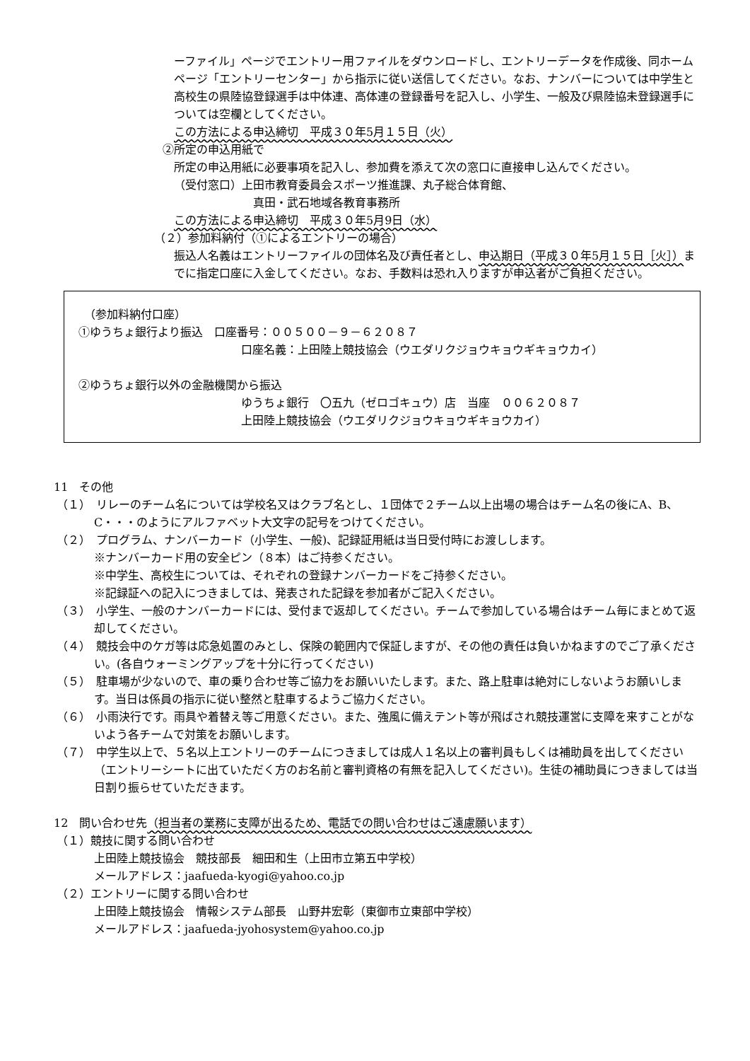ーファイル」ページでエントリー用ファイルをダウンロードし、エントリーデータを作成後、同ホームページ「エントリーセンター」から指示に従い送信してください。なお、ナンバーについては中学生と高校生の県陸協登録選手は中体連、高体連の登録番号を記入し、小学生、一般及び県陸協未登録選手については空欄としてください。
この方法による申込締切　平成３０年5月１５日（火）
②所定の申込用紙で
所定の申込用紙に必要事項を記入し、参加費を添えて次の窓口に直接申し込んでください。
（受付窓口）上田市教育委員会スポーツ推進課、丸子総合体育館、
真田・武石地域各教育事務所
この方法による申込締切　平成３０年5月9日（水）
（２）参加料納付（①によるエントリーの場合）
振込人名義はエントリーファイルの団体名及び責任者とし、申込期日（平成３０年5月１５日［火］）までに指定口座に入金してください。なお、手数料は恐れ入りますが申込者がご負担ください。
　（参加料納付口座）
①ゆうちょ銀行より振込　口座番号：００５００－９－６２０８７
口座名義：上田陸上競技協会（ウエダリクジョウキョウギキョウカイ）
②ゆうちょ銀行以外の金融機関から振込
ゆうちょ銀行　〇五九（ゼロゴキュウ）店　当座　００６２０８７
上田陸上競技協会（ウエダリクジョウキョウギキョウカイ）
11　その他
（１）　リレーのチーム名については学校名又はクラブ名とし、１団体で２チーム以上出場の場合はチーム名の後にA、B、C・・・のようにアルファベット大文字の記号をつけてください。
（２）　プログラム、ナンバーカード（小学生、一般)、記録証用紙は当日受付時にお渡しします。
※ナンバーカード用の安全ピン（８本）はご持参ください。
※中学生、高校生については、それぞれの登録ナンバーカードをご持参ください。
※記録証への記入につきましては、発表された記録を参加者がご記入ください。
（３）　小学生、一般のナンバーカードには、受付まで返却してください。チームで参加している場合はチーム毎にまとめて返却してください。
（４）　競技会中のケガ等は応急処置のみとし、保険の範囲内で保証しますが、その他の責任は負いかねますのでご了承ください。(各自ウォーミングアップを十分に行ってください)
（５）　駐車場が少ないので、車の乗り合わせ等ご協力をお願いいたします。また、路上駐車は絶対にしないようお願いします。当日は係員の指示に従い整然と駐車するようご協力ください。
（６）　小雨決行です。雨具や着替え等ご用意ください。また、強風に備えテント等が飛ばされ競技運営に支障を来すことがないよう各チームで対策をお願いします。
（７）　中学生以上で、５名以上エントリーのチームにつきましては成人１名以上の審判員もしくは補助員を出してください（エントリーシートに出ていただく方のお名前と審判資格の有無を記入してください)。生徒の補助員につきましては当日割り振らせていただきます。
12　問い合わせ先（担当者の業務に支障が出るため、電話での問い合わせはご遠慮願います）
（１）競技に関する問い合わせ
上田陸上競技協会　競技部長　細田和生（上田市立第五中学校）
メールアドレス：jaafueda-kyogi@yahoo.co.jp
（２）エントリーに関する問い合わせ
上田陸上競技協会　情報システム部長　山野井宏彰（東御市立東部中学校）
メールアドレス：jaafueda-jyohosystem@yahoo.co.jp